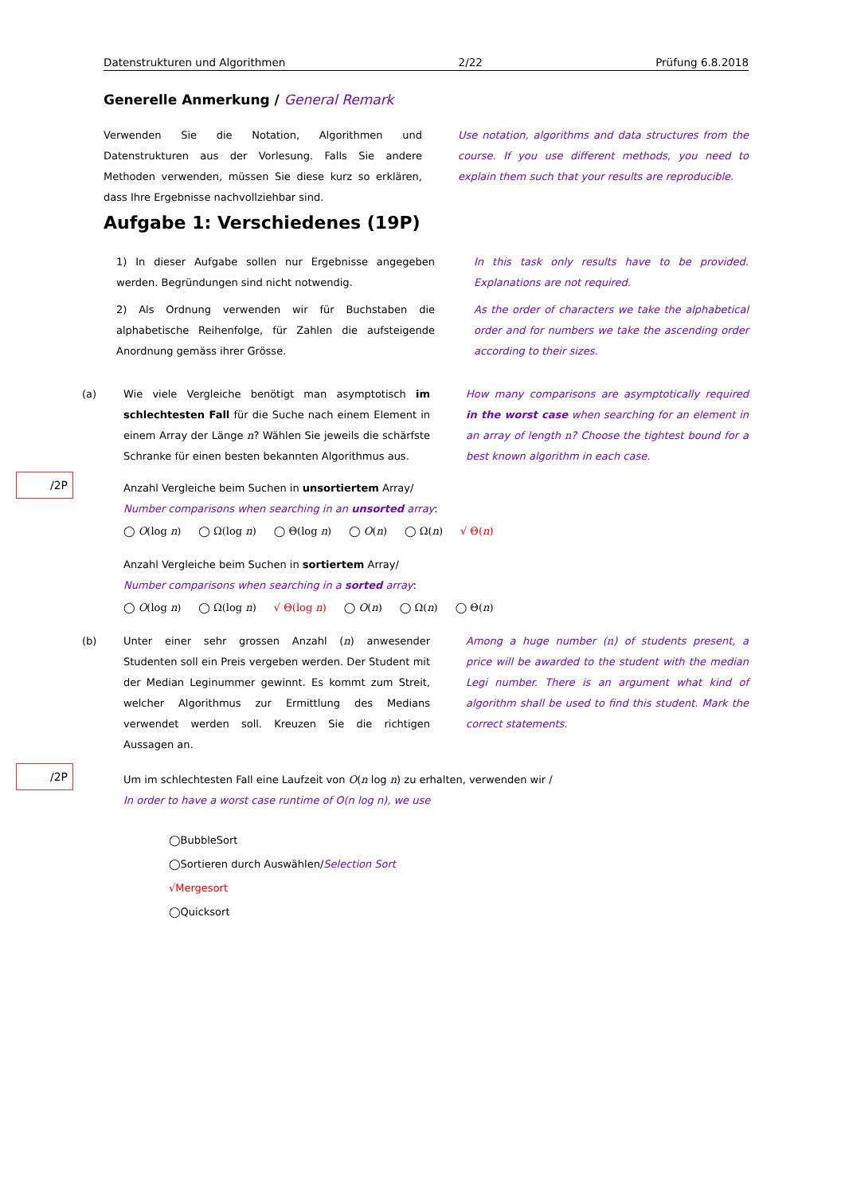Datenstrukturen und Algorithmen 2/22 Prüfung 6.8.2018
Generelle Anmerkung / General Remark
Verwenden Sie die Notation, Algorithmen und Datenstrukturen aus der Vorlesung. Falls Sie andere Methoden verwenden, müssen Sie diese kurz so erklären, dass Ihre Ergebnisse nachvollziehbar sind.
Use notation, algorithms and data structures from the course. If you use different methods, you need to explain them such that your results are reproducible.
Aufgabe 1: Verschiedenes (19P)
1) In dieser Aufgabe sollen nur Ergebnisse angegeben werden. Begründungen sind nicht notwendig.
In this task only results have to be provided. Explanations are not required.
2) Als Ordnung verwenden wir für Buchstaben die alphabetische Reihenfolge, für Zahlen die aufsteigende Anordnung gemäss ihrer Grösse.
As the order of characters we take the alphabetical order and for numbers we take the ascending order according to their sizes.
/2P
(a)
Wie viele Vergleiche benötigt man asymptotisch im schlechtesten Fall für die Suche nach einem Element in einem Array der Länge n? Wählen Sie jeweils die schärfste Schranke für einen besten bekannten Algorithmus aus.
How many comparisons are asymptotically required in the worst case when searching for an element in an array of length n? Choose the tightest bound for a best known algorithm in each case.
Anzahl Vergleiche beim Suchen in unsortiertem Array/
Number comparisons when searching in an unsorted array:
◯ O(log n) ◯ Ω(log n) ◯ Θ(log n) ◯ O(n) ◯ Ω(n) √ Θ(n)
Anzahl Vergleiche beim Suchen in sortiertem Array/
Number comparisons when searching in a sorted array:
◯ O(log n) ◯ Ω(log n) √ Θ(log n) ◯ O(n) ◯ Ω(n) ◯ Θ(n)
/2P
(b)
Unter einer sehr grossen Anzahl (n) anwesender Studenten soll ein Preis vergeben werden. Der Student mit der Median Leginummer gewinnt. Es kommt zum Streit, welcher Algorithmus zur Ermittlung des Medians verwendet werden soll. Kreuzen Sie die richtigen Aussagen an.
Among a huge number (n) of students present, a price will be awarded to the student with the median Legi number. There is an argument what kind of algorithm shall be used to find this student. Mark the correct statements.
Um im schlechtesten Fall eine Laufzeit von O(n log n) zu erhalten, verwenden wir /
In order to have a worst case runtime of O(n log n), we use
◯BubbleSort
◯Sortieren durch Auswählen/Selection Sort
√Mergesort
◯Quicksort